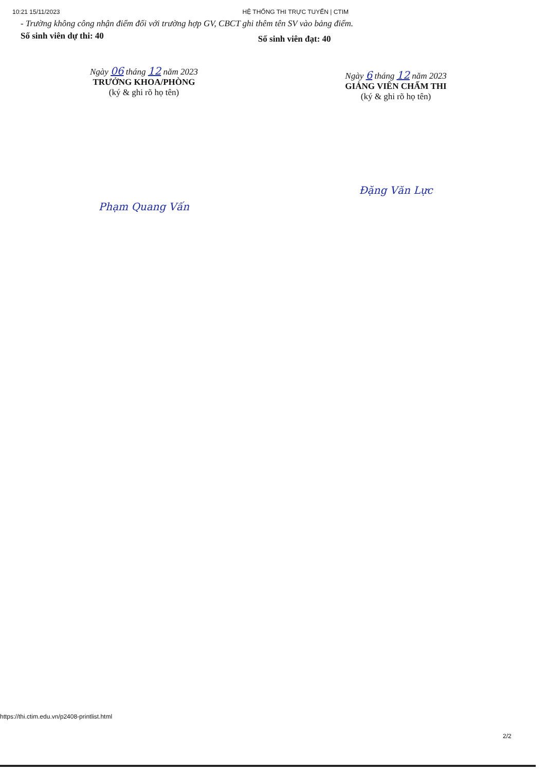10:21 15/11/2023 HỆ THỐNG THI TRỰC TUYẾN | CTIM
- Trường không công nhận điểm đối với trường hợp GV, CBCT ghi thêm tên SV vào bảng điểm.
Số sinh viên dự thi: 40
Số sinh viên đạt: 40
Ngày 06 tháng 12 năm 2023
TRƯỞNG KHOA/PHÒNG
(ký & ghi rõ họ tên)
Phạm Quang Vấn
Ngày 6 tháng 12 năm 2023
GIẢNG VIÊN CHẤM THI
(ký & ghi rõ họ tên)
Đặng Văn Lực
https://thi.ctim.edu.vn/p2408-printlist.html
2/2